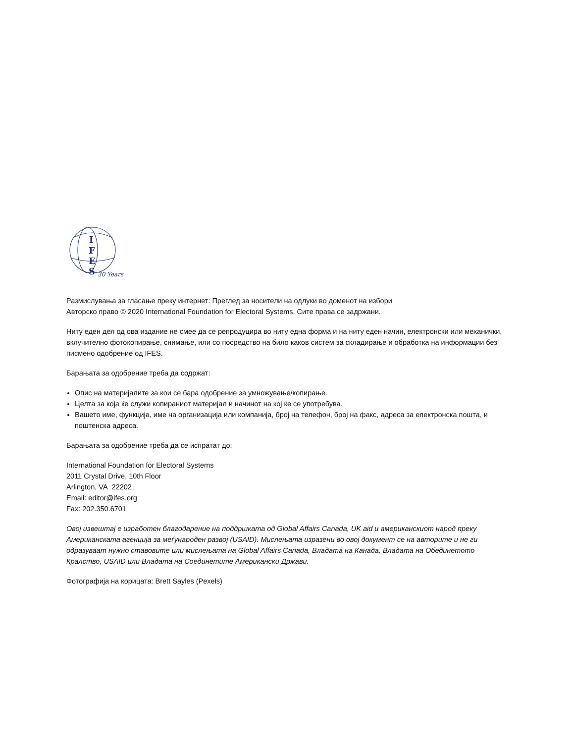I
F
E
S
30 Years
Размислувања за гласање преку интернет: Преглед за носители на одлуки во доменот на избори
Авторско право © 2020 International Foundation for Electoral Systems. Сите права се задржани.
Ниту еден дел од ова издание не смее да се репродуцира во ниту една форма и на ниту еден начин, електронски или механички, вклучително фотокопирање, снимање, или со посредство на било каков систем за складирање и обработка на информации без писмено одобрение од IFES.
Барањата за одобрение треба да содржат:
Опис на материјалите за кои се бара одобрение за умножување/копирање.
Целта за која ќе служи копираниот материјал и начинот на кој ќе се употребува.
Вашето име, функција, име на организација или компанија, број на телефон, број на факс, адреса за електронска пошта, и поштенска адреса.
Барањата за одобрение треба да се испратат до:
International Foundation for Electoral Systems
2011 Crystal Drive, 10th Floor
Arlington, VA 22202
Email: editor@ifes.org
Fax: 202.350.6701
Овој извештај е изработен благодарение на поддршката од Global Affairs Canada, UK aid и американскиот народ преку Американската агенција за меѓународен развој (USAID). Мислењата изразени во овој документ се на авторите и не ги одразуваат нужно ставовите или мислењата на Global Affairs Canada, Владата на Канада, Владата на Обединетото Кралство, USAID или Владата на Соединетите Американски Држави.
Фотографија на корицата: Brett Sayles (Pexels)